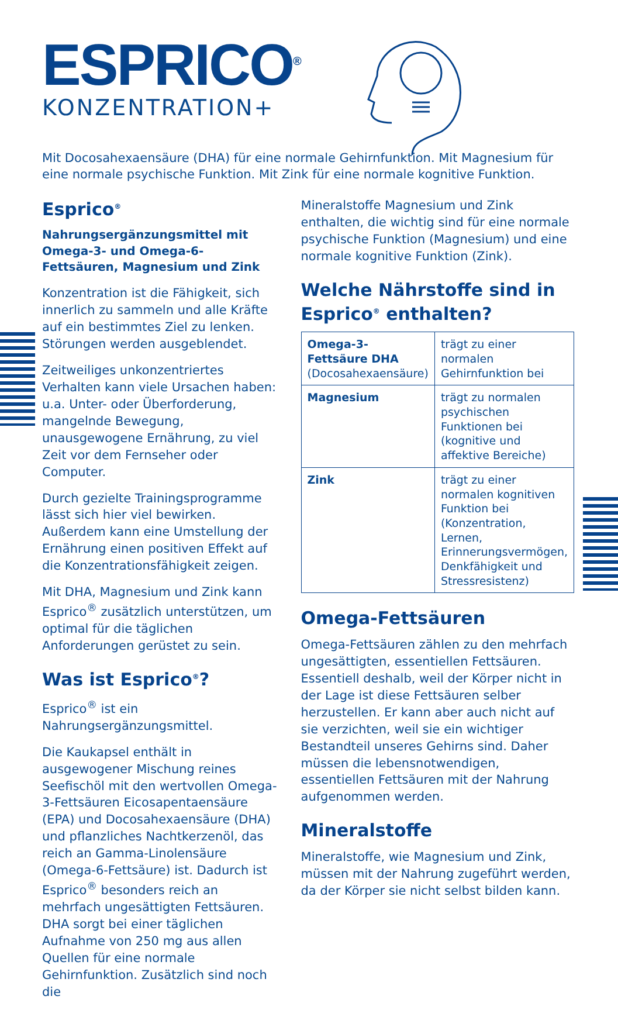ESPRICO<sup>®</sup>
KONZENTRATION+
Mit Docosahexaensäure (DHA) für eine normale Gehirnfunktion. Mit Magnesium für eine normale psychische Funktion. Mit Zink für eine normale kognitive Funktion.
Esprico<sup>®</sup>
Nahrungsergänzungsmittel mit Omega-3- und Omega-6-Fettsäuren, Magnesium und Zink
Konzentration ist die Fähigkeit, sich innerlich zu sammeln und alle Kräfte auf ein bestimmtes Ziel zu lenken. Störungen werden ausgeblendet.
Zeitweiliges unkonzentriertes Verhalten kann viele Ursachen haben: u.a. Unter- oder Überforderung, mangelnde Bewegung, unausgewogene Ernährung, zu viel Zeit vor dem Fernseher oder Computer.
Durch gezielte Trainingsprogramme lässt sich hier viel bewirken. Außerdem kann eine Umstellung der Ernährung einen positiven Effekt auf die Konzentrationsfähigkeit zeigen.
Mit DHA, Magnesium und Zink kann Esprico<sup>®</sup> zusätzlich unterstützen, um optimal für die täglichen Anforderungen gerüstet zu sein.
Was ist Esprico<sup>®</sup>?
Esprico<sup>®</sup> ist ein Nahrungsergänzungsmittel.
Die Kaukapsel enthält in ausgewogener Mischung reines Seefischöl mit den wertvollen Omega-3-Fettsäuren Eicosapentaensäure (EPA) und Docosahexaensäure (DHA) und pflanzliches Nachtkerzenöl, das reich an Gamma-Linolensäure (Omega-6-Fettsäure) ist. Dadurch ist Esprico<sup>®</sup> besonders reich an mehrfach ungesättigten Fettsäuren. DHA sorgt bei einer täglichen Aufnahme von 250 mg aus allen Quellen für eine normale Gehirnfunktion. Zusätzlich sind noch die
Mineralstoffe Magnesium und Zink enthalten, die wichtig sind für eine normale psychische Funktion (Magnesium) und eine normale kognitive Funktion (Zink).
Welche Nährstoffe sind in Esprico<sup>®</sup> enthalten?
| Omega-3-Fettsäure DHA (Docosahexaensäure) | trägt zu einer normalen Gehirnfunktion bei |
| Magnesium | trägt zu normalen psychischen Funktionen bei (kognitive und affektive Bereiche) |
| Zink | trägt zu einer normalen kognitiven Funktion bei (Konzentration, Lernen, Erinnerungsvermögen, Denkfähigkeit und Stressresistenz) |
Omega-Fettsäuren
Omega-Fettsäuren zählen zu den mehrfach ungesättigten, essentiellen Fettsäuren. Essentiell deshalb, weil der Körper nicht in der Lage ist diese Fettsäuren selber herzustellen. Er kann aber auch nicht auf sie verzichten, weil sie ein wichtiger Bestandteil unseres Gehirns sind. Daher müssen die lebensnotwendigen, essentiellen Fettsäuren mit der Nahrung aufgenommen werden.
Mineralstoffe
Mineralstoffe, wie Magnesium und Zink, müssen mit der Nahrung zugeführt werden, da der Körper sie nicht selbst bilden kann.